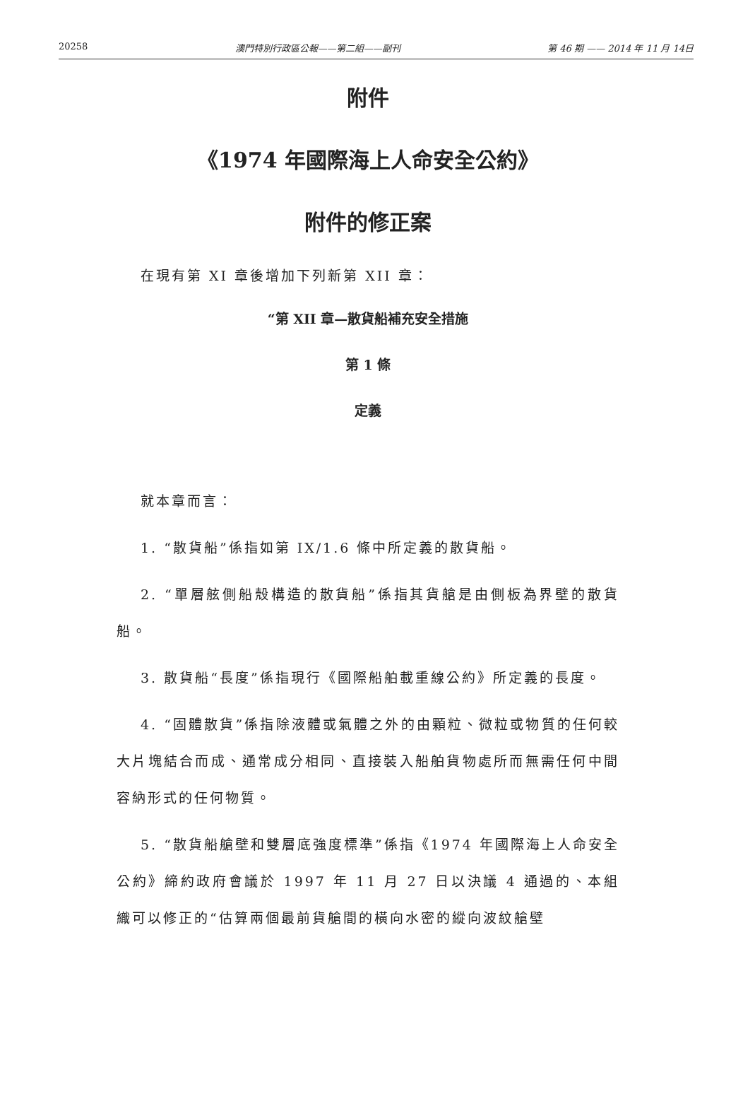20258 澳門特別行政區公報——第二組——副刊 第 46 期 —— 2014 年 11 月 14日
附件
《1974 年國際海上人命安全公約》
附件的修正案
在現有第 XI 章後增加下列新第 XII 章：
“第 XII 章—散貨船補充安全措施
第 1 條
定義
就本章而言：
1. “散貨船”係指如第 IX/1.6 條中所定義的散貨船。
2. “單層舷側船殼構造的散貨船”係指其貨艙是由側板為界壁的散貨船。
3. 散貨船“長度”係指現行《國際船舶載重線公約》所定義的長度。
4. “固體散貨”係指除液體或氣體之外的由顆粒、微粒或物質的任何較大片塊結合而成、通常成分相同、直接裝入船舶貨物處所而無需任何中間容納形式的任何物質。
5. “散貨船艙壁和雙層底強度標準”係指《1974 年國際海上人命安全公約》締約政府會議於 1997 年 11 月 27 日以決議 4 通過的、本組織可以修正的“估算兩個最前貨艙間的橫向水密的縱向波紋艙壁